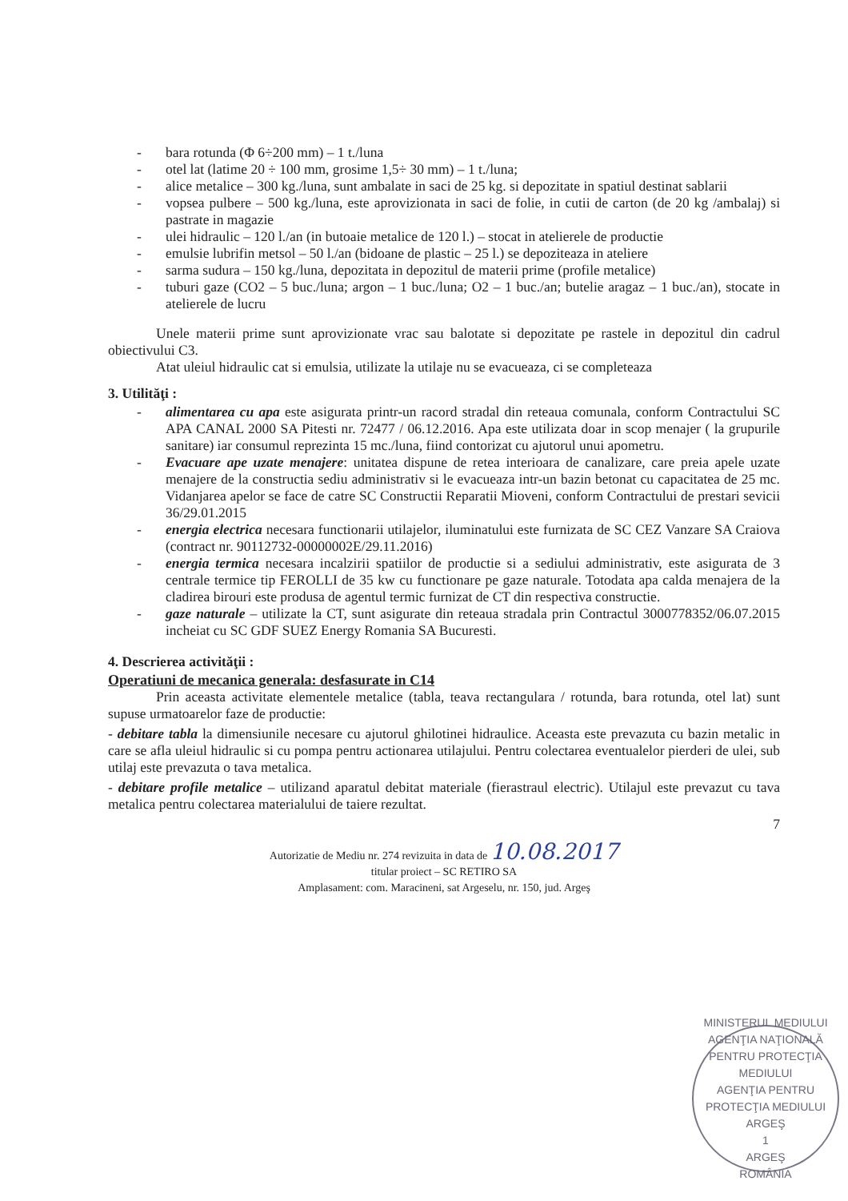- bara rotunda (Φ 6÷200 mm) – 1 t./luna
- otel lat (latime 20 ÷ 100 mm, grosime 1,5÷ 30 mm) – 1 t./luna;
- alice metalice – 300 kg./luna, sunt ambalate in saci de 25 kg. si depozitate in spatiul destinat sablarii
- vopsea pulbere – 500 kg./luna, este aprovizionata in saci de folie, in cutii de carton (de 20 kg /ambalaj) si pastrate in magazie
- ulei hidraulic – 120 l./an (in butoaie metalice de 120 l.) – stocat in atelierele de productie
- emulsie lubrifin metsol – 50 l./an (bidoane de plastic – 25 l.) se depoziteaza in ateliere
- sarma sudura – 150 kg./luna, depozitata in depozitul de materii prime (profile metalice)
- tuburi gaze (CO2 – 5 buc./luna; argon – 1 buc./luna; O2 – 1 buc./an; butelie aragaz – 1 buc./an), stocate in atelierele de lucru
Unele materii prime sunt aprovizionate vrac sau balotate si depozitate pe rastele in depozitul din cadrul obiectivului C3.
Atat uleiul hidraulic cat si emulsia, utilizate la utilaje nu se evacueaza, ci se completeaza
3. Utilităţi :
- alimentarea cu apa este asigurata printr-un racord stradal din reteaua comunala, conform Contractului SC APA CANAL 2000 SA Pitesti nr. 72477 / 06.12.2016. Apa este utilizata doar in scop menajer ( la grupurile sanitare) iar consumul reprezinta 15 mc./luna, fiind contorizat cu ajutorul unui apometru.
- Evacuare ape uzate menajere: unitatea dispune de retea interioara de canalizare, care preia apele uzate menajere de la constructia sediu administrativ si le evacueaza intr-un bazin betonat cu capacitatea de 25 mc. Vidanjarea apelor se face de catre SC Constructii Reparatii Mioveni, conform Contractului de prestari sevicii 36/29.01.2015
- energia electrica necesara functionarii utilajelor, iluminatului este furnizata de SC CEZ Vanzare SA Craiova (contract nr. 90112732-00000002E/29.11.2016)
- energia termica necesara incalzirii spatiilor de productie si a sediului administrativ, este asigurata de 3 centrale termice tip FEROLLI de 35 kw cu functionare pe gaze naturale. Totodata apa calda menajera de la cladirea birouri este produsa de agentul termic furnizat de CT din respectiva constructie.
- gaze naturale – utilizate la CT, sunt asigurate din reteaua stradala prin Contractul 3000778352/06.07.2015 incheiat cu SC GDF SUEZ Energy Romania SA Bucuresti.
4. Descrierea activităţii :
Operatiuni de mecanica generala: desfasurate in C14
Prin aceasta activitate elementele metalice (tabla, teava rectangulara / rotunda, bara rotunda, otel lat) sunt supuse urmatoarelor faze de productie:
- debitare tabla la dimensiunile necesare cu ajutorul ghilotinei hidraulice. Aceasta este prevazuta cu bazin metalic in care se afla uleiul hidraulic si cu pompa pentru actionarea utilajului. Pentru colectarea eventualelor pierderi de ulei, sub utilaj este prevazuta o tava metalica.
- debitare profile metalice – utilizand aparatul debitat materiale (fierastraul electric). Utilajul este prevazut cu tava metalica pentru colectarea materialului de taiere rezultat.
7
Autorizatie de Mediu nr. 274 revizuita in data de 10.08.2017
titular proiect – SC RETIRO SA
Amplasament: com. Maracineni, sat Argeselu, nr. 150, jud. Argeş
MINISTERUL MEDIULUI
AGENŢIA NAŢIONALĂ PENTRU PROTECŢIA MEDIULUI
AGENŢIA PENTRU PROTECŢIA MEDIULUI ARGEŞ
1
ARGEŞ
ROMÂNIA